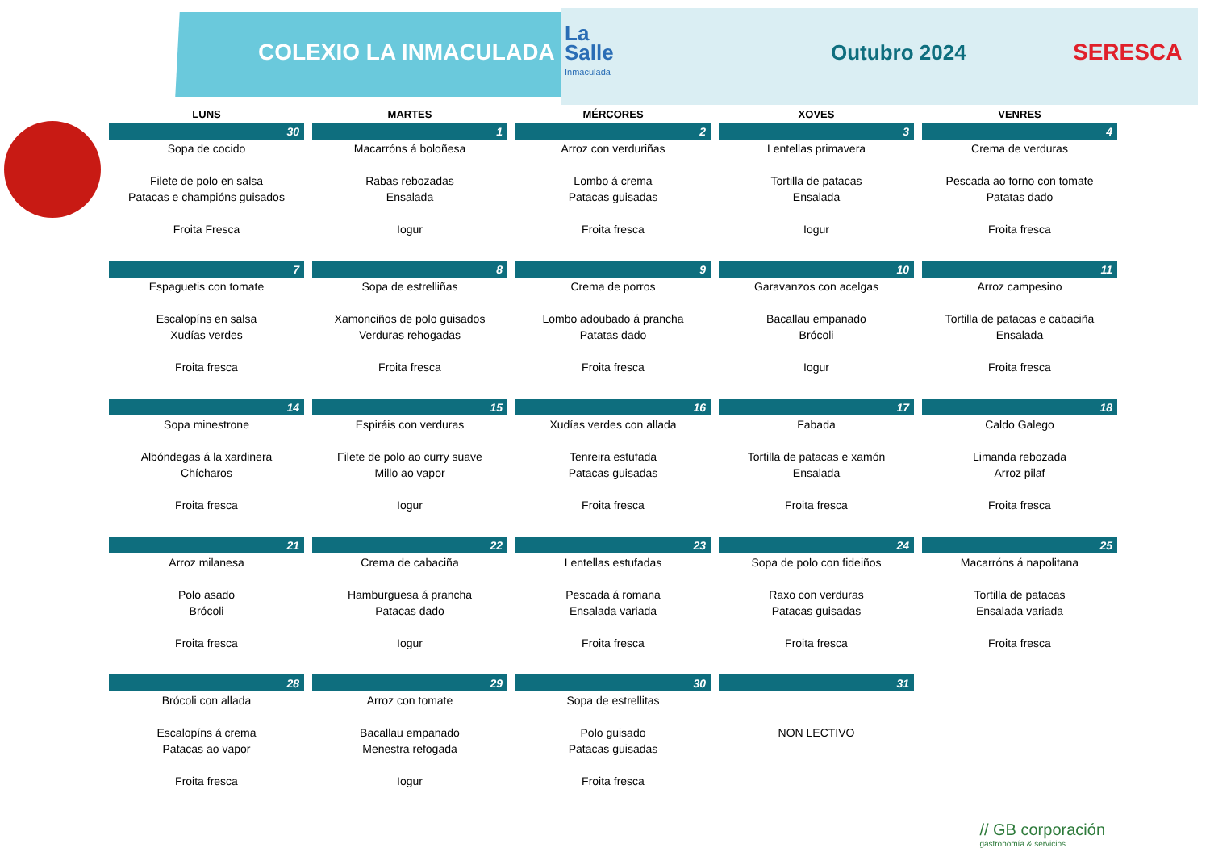COLEXIO LA INMACULADA
La
Salle
Inmaculada
Outubro 2024 SERESCA
| LUNS | MARTES | MÉRCORES | XOVES | VENRES |
| --- | --- | --- | --- | --- |
| 30 | 1 | 2 | 3 | 4 |
| Sopa de cocido Filete de polo en salsa Patacas e champións guisados Froita Fresca | Macarróns á boloñesa Rabas rebozadas Ensalada Iogur | Arroz con verduriñas Lombo á crema Patacas guisadas Froita fresca | Lentellas primavera Tortilla de patacas Ensalada Iogur | Crema de verduras Pescada ao forno con tomate Patatas dado Froita fresca |
| 7 | 8 | 9 | 10 | 11 |
| Espaguetis con tomate Escalopíns en salsa Xudías verdes Froita fresca | Sopa de estrelliñas Xamonciños de polo guisados Verduras rehogadas Froita fresca | Crema de porros Lombo adoubado á prancha Patatas dado Froita fresca | Garavanzos con acelgas Bacallau empanado Brócoli Iogur | Arroz campesino Tortilla de patacas e cabaciña Ensalada Froita fresca |
| 14 | 15 | 16 | 17 | 18 |
| Sopa minestrone Albóndegas á la xardinera Chícharos Froita fresca | Espiráis con verduras Filete de polo ao curry suave Millo ao vapor Iogur | Xudías verdes con allada Tenreira estufada Patacas guisadas Froita fresca | Fabada Tortilla de patacas e xamón Ensalada Froita fresca | Caldo Galego Limanda rebozada Arroz pilaf Froita fresca |
| 21 | 22 | 23 | 24 | 25 |
| Arroz milanesa Polo asado Brócoli Froita fresca | Crema de cabaciña Hamburguesa á prancha Patacas dado Iogur | Lentellas estufadas Pescada á romana Ensalada variada Froita fresca | Sopa de polo con fideiños Raxo con verduras Patacas guisadas Froita fresca | Macarróns á napolitana Tortilla de patacas Ensalada variada Froita fresca |
| 28 | 29 | 30 | 31 | |
| Brócoli con allada Escalopíns á crema Patacas ao vapor Froita fresca | Arroz con tomate Bacallau empanado Menestra refogada Iogur | Sopa de estrellitas Polo guisado Patacas guisadas Froita fresca | NON LECTIVO | |
// GB corporación
gastronomía & servicios